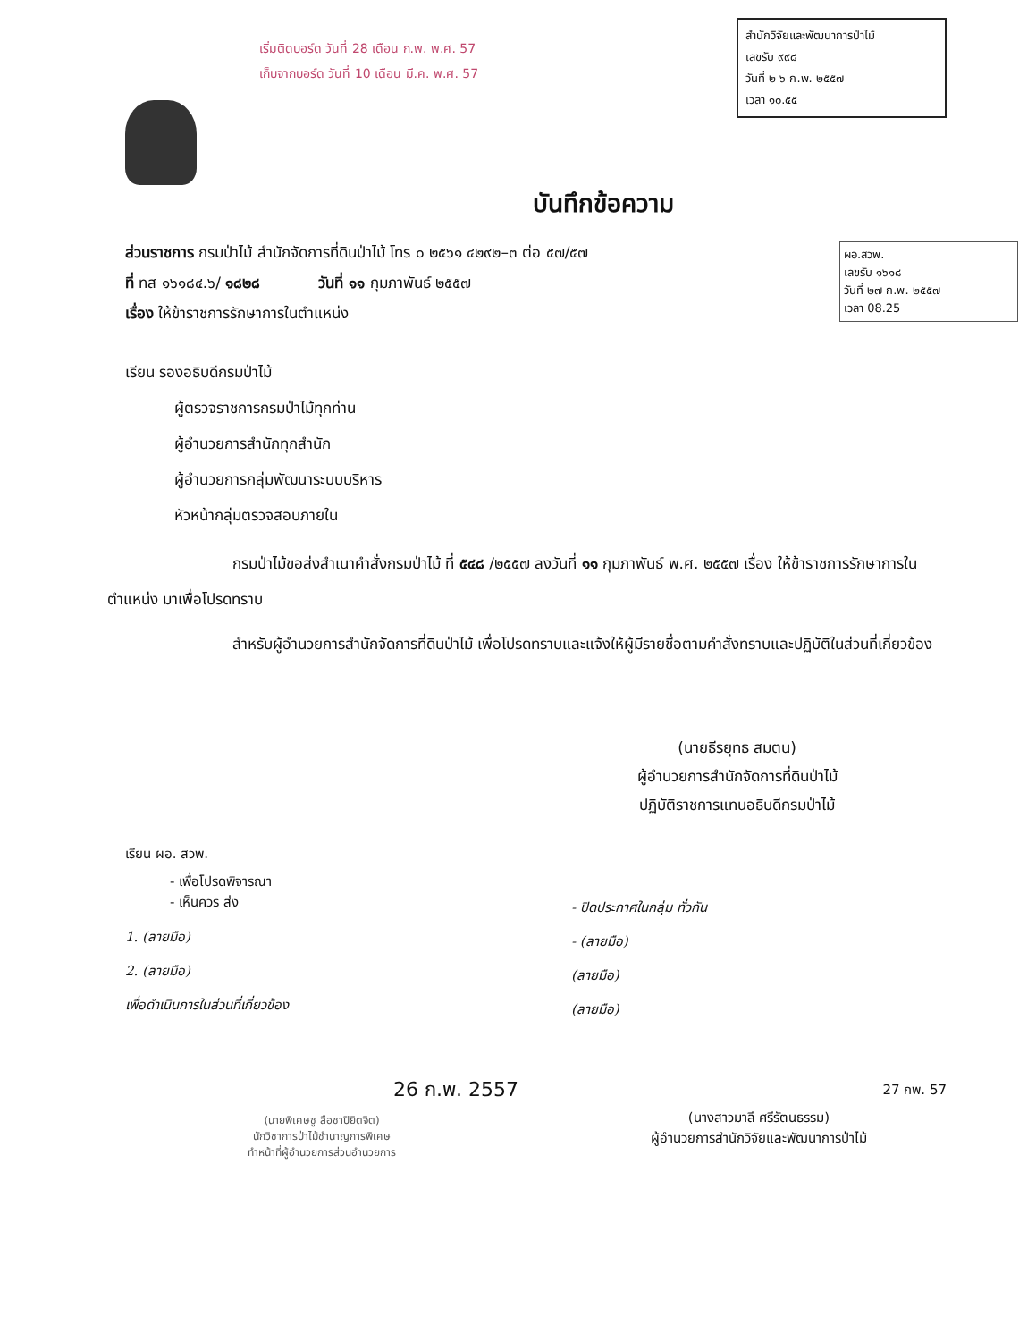เริ่มติดบอร์ด วันที่ 28 เดือน ก.พ. พ.ศ. 57
เก็บจากบอร์ด วันที่ 10 เดือน มี.ค. พ.ศ. 57
สำนักวิจัยและพัฒนาการป่าไม้
เลขรับ ๙๙๘
วันที่ ๒ ๖ ก.พ. ๒๕๕๗
เวลา ๑๐.๕๕
บันทึกข้อความ
ผอ.สวพ.
เลขรับ ๑๖๑๘
วันที่ ๒๗ ก.พ. ๒๕๕๗
เวลา 08.25
ส่วนราชการ กรมป่าไม้ สำนักจัดการที่ดินป่าไม้ โทร ๐ ๒๕๖๑ ๔๒๙๒–๓ ต่อ ๕๗/๕๗
ที่ ทส ๑๖๑๘๔.๖/ ๑๘๒๘ วันที่ ๑๑ กุมภาพันธ์ ๒๕๕๗
เรื่อง ให้ข้าราชการรักษาการในตำแหน่ง
เรียน รองอธิบดีกรมป่าไม้
ผู้ตรวจราชการกรมป่าไม้ทุกท่าน
ผู้อำนวยการสำนักทุกสำนัก
ผู้อำนวยการกลุ่มพัฒนาระบบบริหาร
หัวหน้ากลุ่มตรวจสอบภายใน
กรมป่าไม้ขอส่งสำเนาคำสั่งกรมป่าไม้ ที่ ๕๔๘ /๒๕๕๗ ลงวันที่ ๑๑ กุมภาพันธ์ พ.ศ. ๒๕๕๗ เรื่อง ให้ข้าราชการรักษาการในตำแหน่ง มาเพื่อโปรดทราบ
สำหรับผู้อำนวยการสำนักจัดการที่ดินป่าไม้ เพื่อโปรดทราบและแจ้งให้ผู้มีรายชื่อตามคำสั่งทราบและปฏิบัติในส่วนที่เกี่ยวข้อง
(นายธีรยุทธ สมตน)
ผู้อำนวยการสำนักจัดการที่ดินป่าไม้
ปฏิบัติราชการแทนอธิบดีกรมป่าไม้
เรียน ผอ. สวพ.
- เพื่อโปรดพิจารณา
- เห็นควร ส่ง
1. (ลายมือ)
2. (ลายมือ)
เพื่อดำเนินการในส่วนที่เกี่ยวข้อง
26 ก.พ. 2557
(นายพิเศษชู ลือชาปิยิตจิต)
นักวิชาการป่าไม้ชำนาญการพิเศษ
ทำหน้าที่ผู้อำนวยการส่วนอำนวยการ
- ปิดประกาศในกลุ่ม ทั่วกัน
- (ลายมือ)
(ลายมือ)
(ลายมือ)
27 กพ. 57
(นางสาวมาลี ศรีรัตนธรรม)
ผู้อำนวยการสำนักวิจัยและพัฒนาการป่าไม้